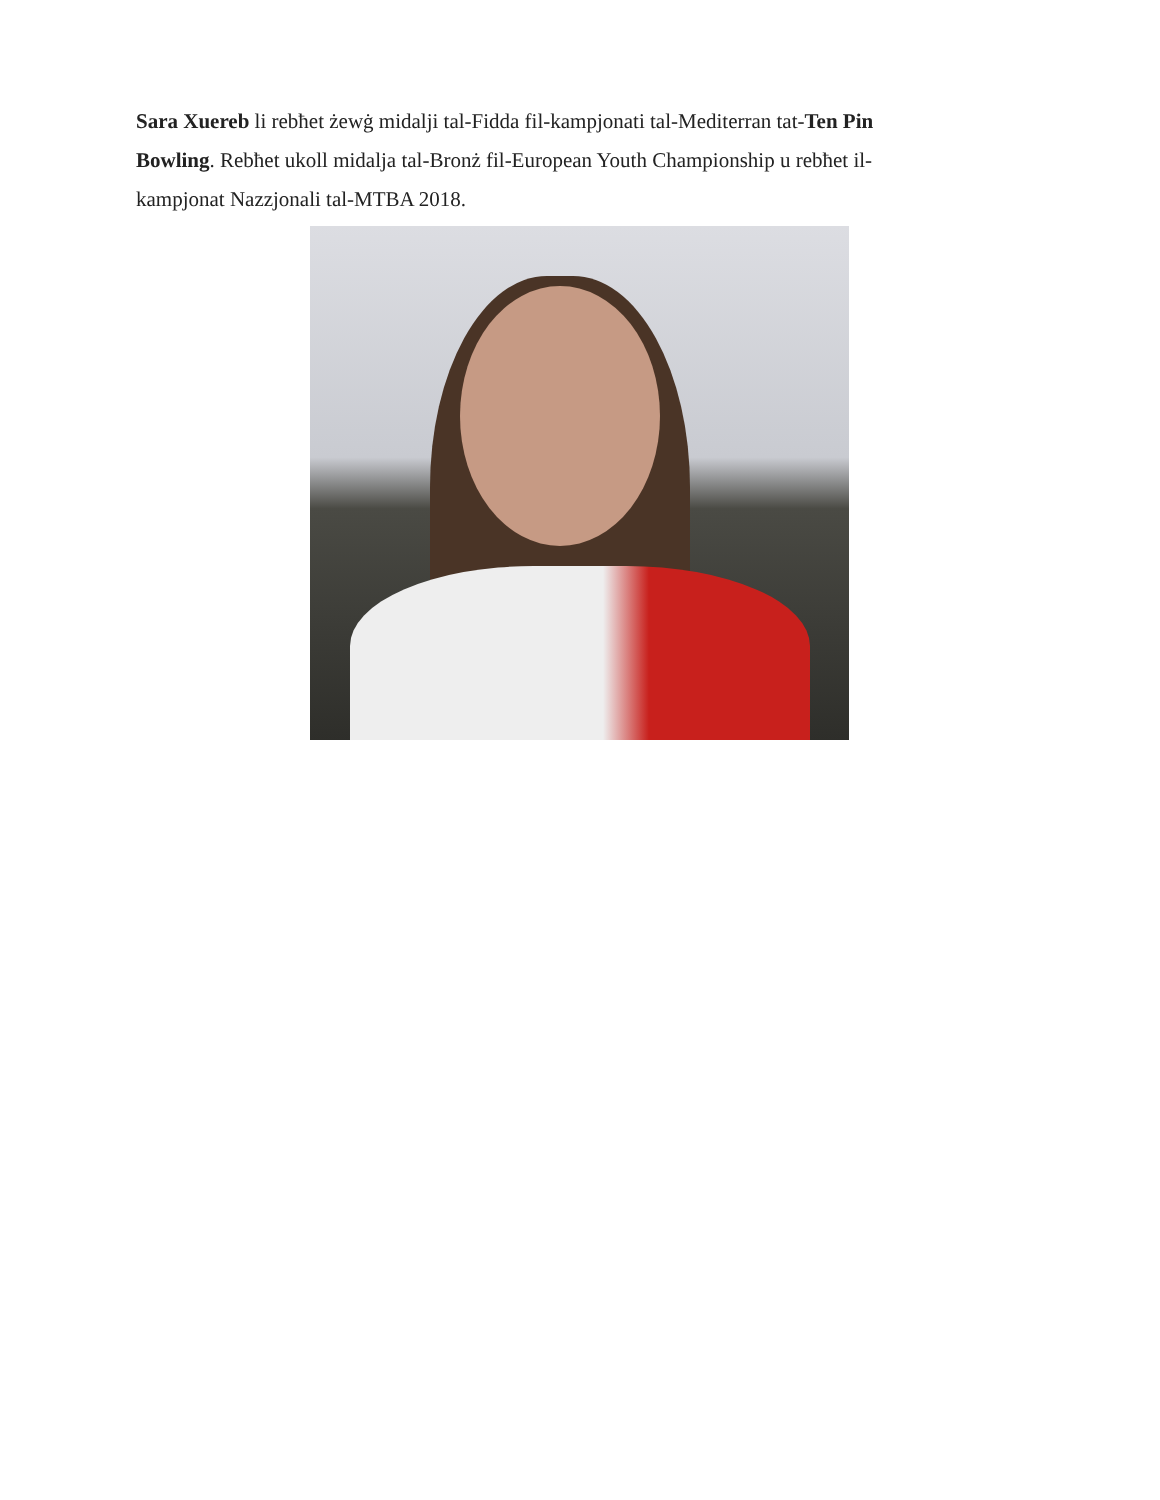Sara Xuereb li rebħet żewġ midalji tal-Fidda fil-kampjonati tal-Mediterran tat-Ten Pin Bowling. Rebħet ukoll midalja tal-Bronż fil-European Youth Championship u rebħet il-kampjonat Nazzjonali tal-MTBA 2018.